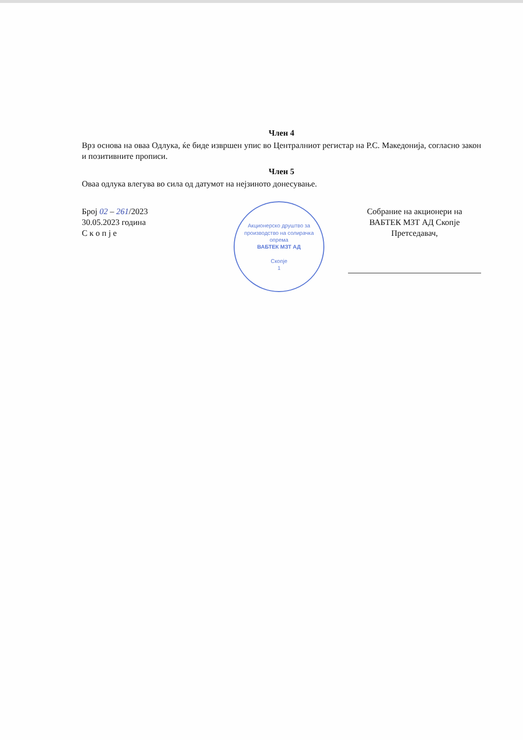Член 4
Врз основа на оваа Одлука, ќе биде извршен упис во Централниот регистар на Р.С. Македонија, согласно закон и позитивните прописи.
Член 5
Оваа одлука влегува во сила од датумот на нејзиното донесување.
Број 02 – 261/2023
30.05.2023 година
С к о п ј е
Акционерско друштво за производство на солирачка опрема
ВАБТЕК МЗТ АД
Скопје
1
Собрание на акционери на
ВАБТЕК МЗТ АД Скопје
Претседавач,